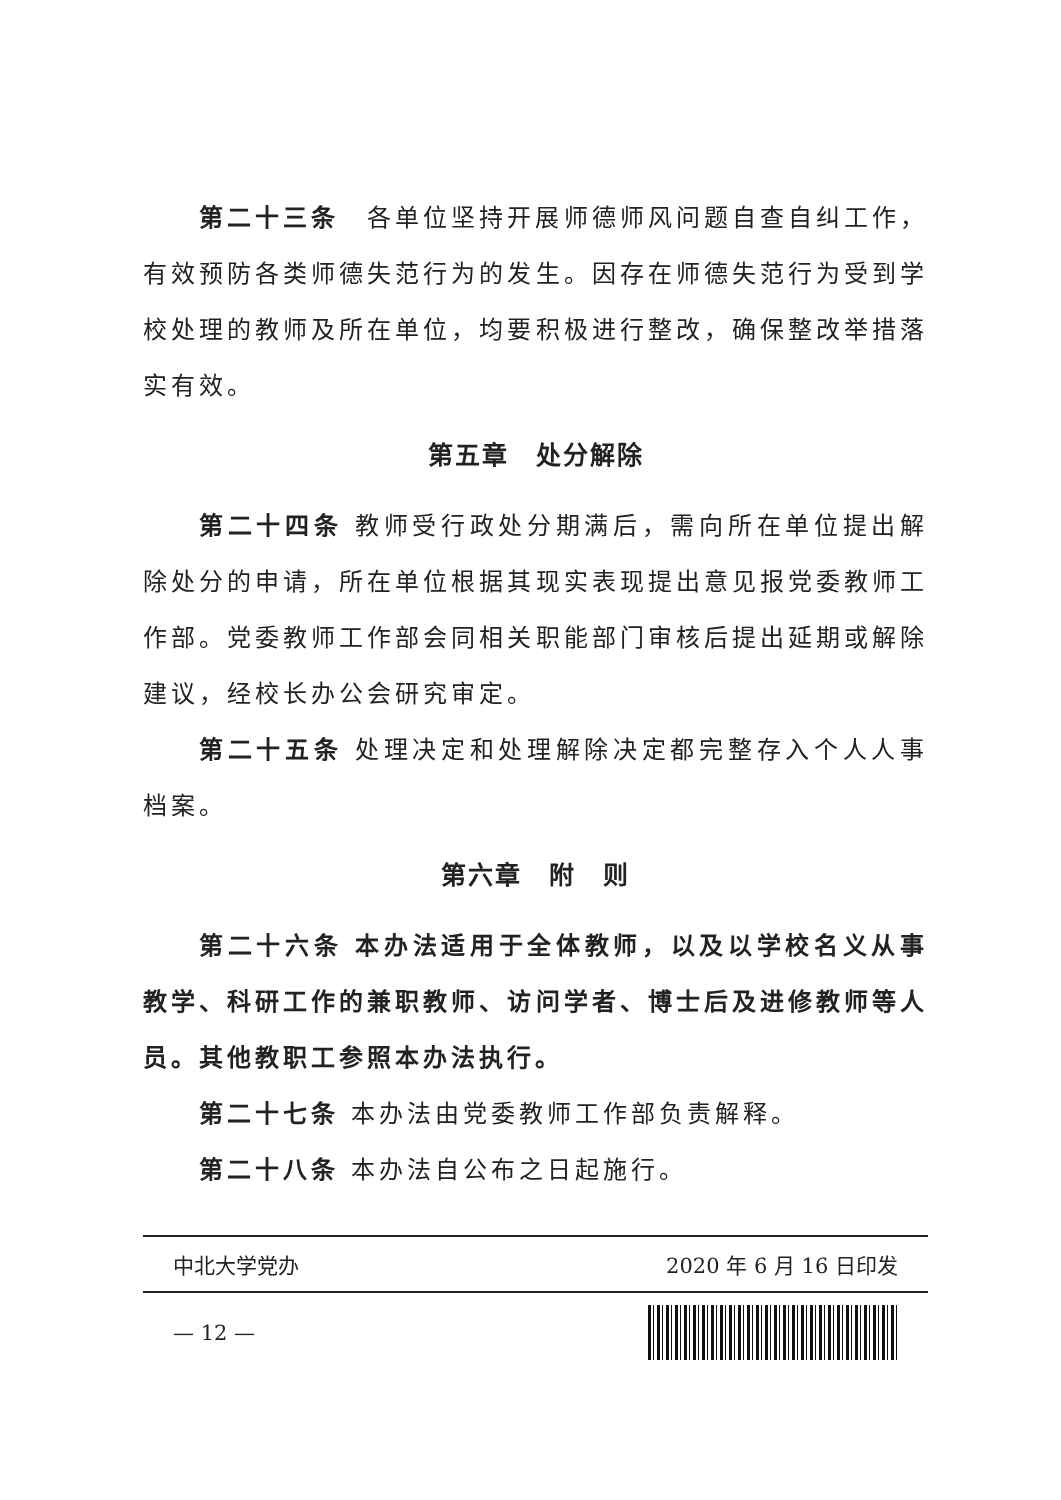第二十三条　各单位坚持开展师德师风问题自查自纠工作，有效预防各类师德失范行为的发生。因存在师德失范行为受到学校处理的教师及所在单位，均要积极进行整改，确保整改举措落实有效。
第五章　处分解除
第二十四条 教师受行政处分期满后，需向所在单位提出解除处分的申请，所在单位根据其现实表现提出意见报党委教师工作部。党委教师工作部会同相关职能部门审核后提出延期或解除建议，经校长办公会研究审定。
第二十五条 处理决定和处理解除决定都完整存入个人人事档案。
第六章　附　则
第二十六条 本办法适用于全体教师，以及以学校名义从事教学、科研工作的兼职教师、访问学者、博士后及进修教师等人员。其他教职工参照本办法执行。
第二十七条 本办法由党委教师工作部负责解释。
第二十八条 本办法自公布之日起施行。
中北大学党办 2020 年 6 月 16 日印发
— 12 —